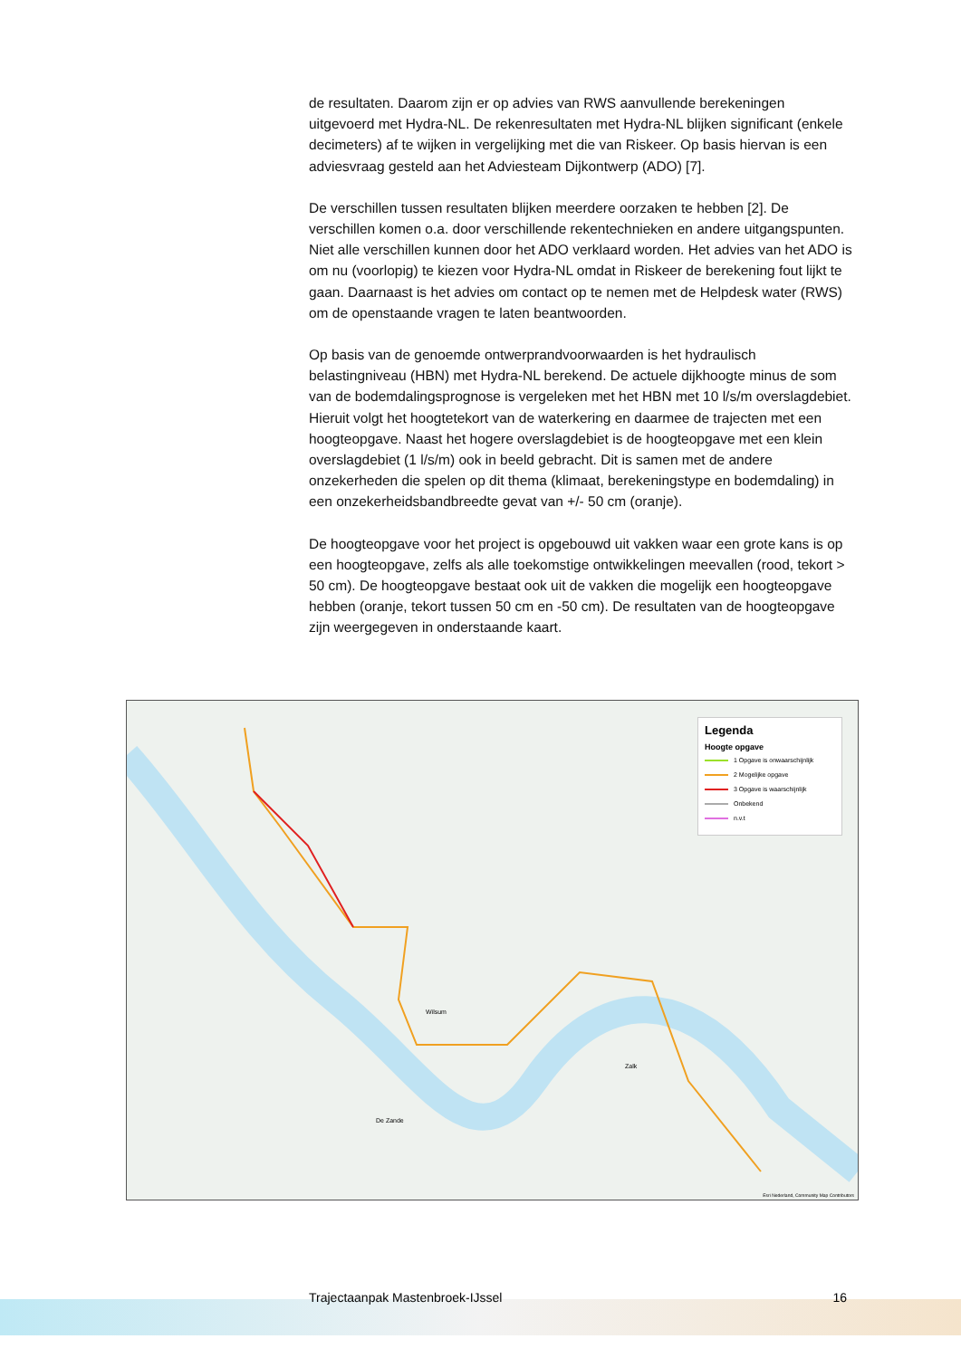de resultaten. Daarom zijn er op advies van RWS aanvullende berekeningen uitgevoerd met Hydra-NL. De rekenresultaten met Hydra-NL blijken significant (enkele decimeters) af te wijken in vergelijking met die van Riskeer. Op basis hiervan is een adviesvraag gesteld aan het Adviesteam Dijkontwerp (ADO) [7].
De verschillen tussen resultaten blijken meerdere oorzaken te hebben [2]. De verschillen komen o.a. door verschillende rekentechnieken en andere uitgangspunten. Niet alle verschillen kunnen door het ADO verklaard worden. Het advies van het ADO is om nu (voorlopig) te kiezen voor Hydra-NL omdat in Riskeer de berekening fout lijkt te gaan. Daarnaast is het advies om contact op te nemen met de Helpdesk water (RWS) om de openstaande vragen te laten beantwoorden.
Op basis van de genoemde ontwerprandvoorwaarden is het hydraulisch belastingniveau (HBN) met Hydra-NL berekend. De actuele dijkhoogte minus de som van de bodemdalingsprognose is vergeleken met het HBN met 10 l/s/m overslagdebiet. Hieruit volgt het hoogtetekort van de waterkering en daarmee de trajecten met een hoogteopgave. Naast het hogere overslagdebiet is de hoogteopgave met een klein overslagdebiet (1 l/s/m) ook in beeld gebracht. Dit is samen met de andere onzekerheden die spelen op dit thema (klimaat, berekeningstype en bodemdaling) in een onzekerheidsbandbreedte gevat van +/- 50 cm (oranje).
De hoogteopgave voor het project is opgebouwd uit vakken waar een grote kans is op een hoogteopgave, zelfs als alle toekomstige ontwikkelingen meevallen (rood, tekort > 50 cm). De hoogteopgave bestaat ook uit de vakken die mogelijk een hoogteopgave hebben (oranje, tekort tussen 50 cm en -50 cm). De resultaten van de hoogteopgave zijn weergegeven in onderstaande kaart.
Legenda
Hoogte opgave
1 Opgave is onwaarschijnlijk
2 Mogelijke opgave
3 Opgave is waarschijnlijk
Onbekend
n.v.t
Wilsum
Zalk
De Zande
Esri Nederland, Community Map Contributors
Trajectaanpak Mastenbroek-IJssel 16